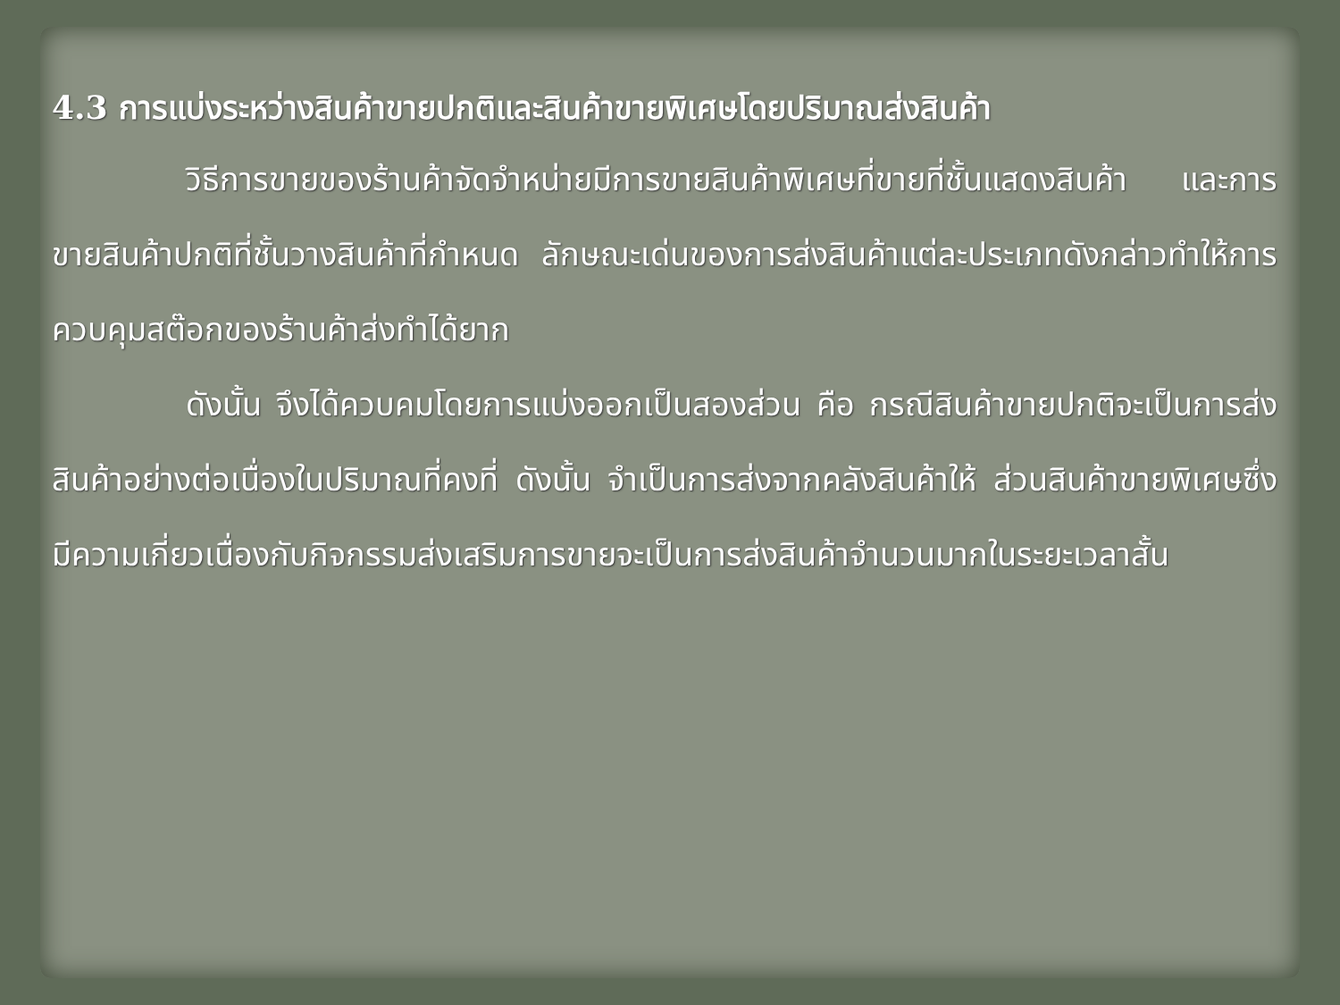4.3 การแบ่งระหว่างสินค้าขายปกติและสินค้าขายพิเศษโดยปริมาณส่งสินค้า
วิธีการขายของร้านค้าจัดจำหน่ายมีการขายสินค้าพิเศษที่ขายที่ชั้นแสดงสินค้า และการขายสินค้าปกติที่ชั้นวางสินค้าที่กำหนด ลักษณะเด่นของการส่งสินค้าแต่ละประเภทดังกล่าวทำให้การควบคุมสต๊อกของร้านค้าส่งทำได้ยาก
ดังนั้น จึงได้ควบคมโดยการแบ่งออกเป็นสองส่วน คือ กรณีสินค้าขายปกติจะเป็นการส่งสินค้าอย่างต่อเนื่องในปริมาณที่คงที่ ดังนั้น จำเป็นการส่งจากคลังสินค้าให้ ส่วนสินค้าขายพิเศษซึ่งมีความเกี่ยวเนื่องกับกิจกรรมส่งเสริมการขายจะเป็นการส่งสินค้าจำนวนมากในระยะเวลาสั้น